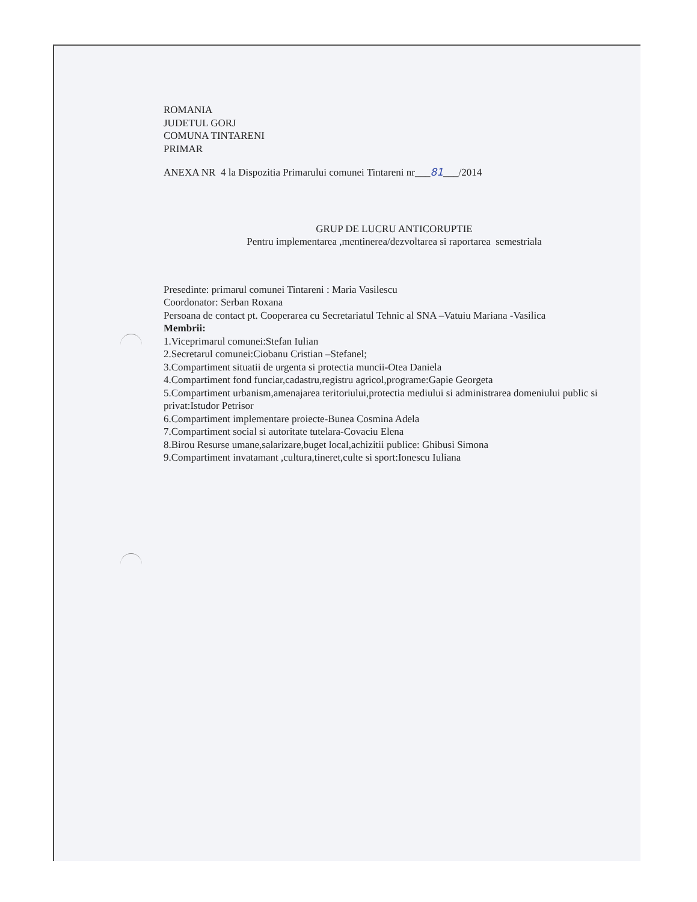ROMANIA
JUDETUL GORJ
COMUNA TINTARENI
PRIMAR
ANEXA NR 4 la Dispozitia Primarului comunei Tintareni nr___81___/2014
GRUP DE LUCRU ANTICORUPTIE
Pentru implementarea ,mentinerea/dezvoltarea si raportarea semestriala
Presedinte: primarul comunei Tintareni : Maria Vasilescu
Coordonator: Serban Roxana
Persoana de contact pt. Cooperarea cu Secretariatul Tehnic al SNA –Vatuiu Mariana -Vasilica
Membrii:
1.Viceprimarul comunei:Stefan Iulian
2.Secretarul comunei:Ciobanu Cristian –Stefanel;
3.Compartiment situatii de urgenta si protectia muncii-Otea Daniela
4.Compartiment fond funciar,cadastru,registru agricol,programe:Gapie Georgeta
5.Compartiment urbanism,amenajarea teritoriului,protectia mediului si administrarea domeniului public si privat:Istudor Petrisor
6.Compartiment implementare proiecte-Bunea Cosmina Adela
7.Compartiment social si autoritate tutelara-Covaciu Elena
8.Birou Resurse umane,salarizare,buget local,achizitii publice: Ghibusi Simona
9.Compartiment invatamant ,cultura,tineret,culte si sport:Ionescu Iuliana